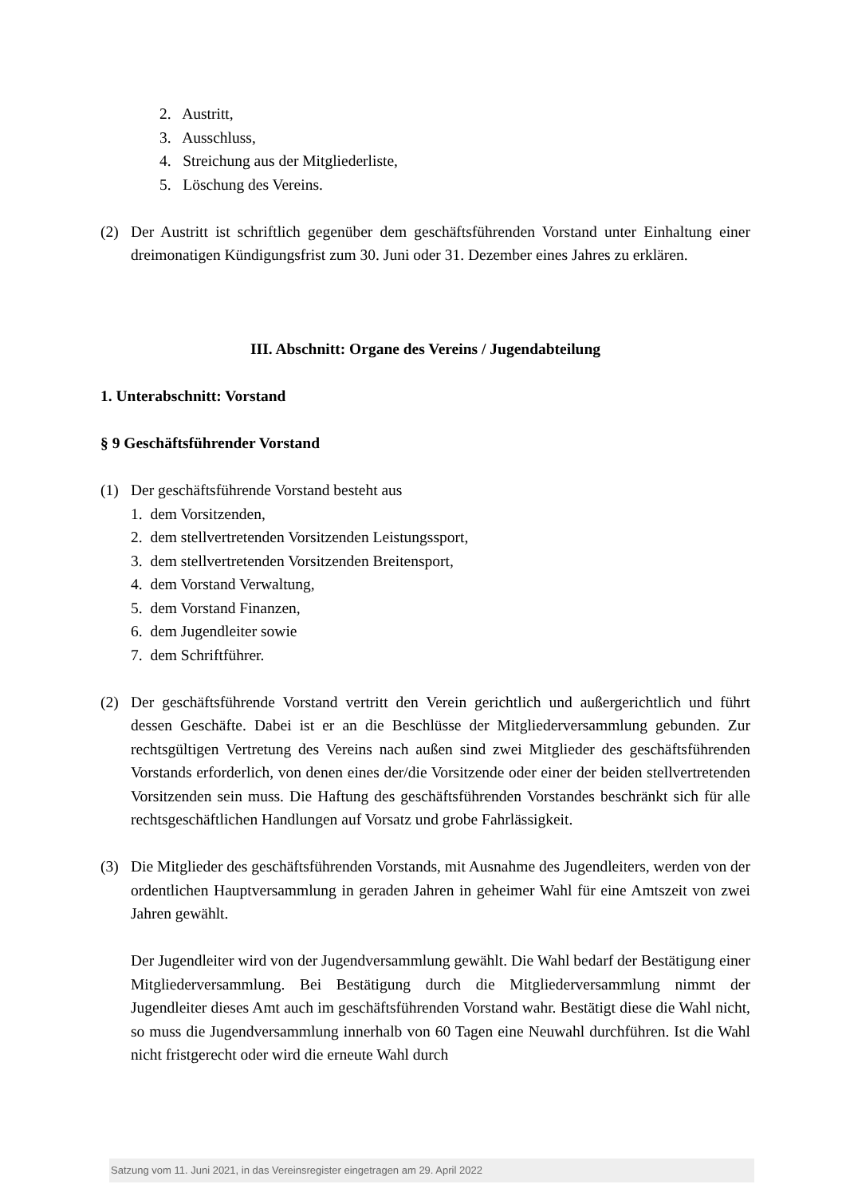2. Austritt,
3. Ausschluss,
4. Streichung aus der Mitgliederliste,
5. Löschung des Vereins.
(2) Der Austritt ist schriftlich gegenüber dem geschäftsführenden Vorstand unter Einhaltung einer dreimonatigen Kündigungsfrist zum 30. Juni oder 31. Dezember eines Jahres zu erklären.
III. Abschnitt: Organe des Vereins / Jugendabteilung
1. Unterabschnitt: Vorstand
§ 9 Geschäftsführender Vorstand
(1) Der geschäftsführende Vorstand besteht aus
1. dem Vorsitzenden,
2. dem stellvertretenden Vorsitzenden Leistungssport,
3. dem stellvertretenden Vorsitzenden Breitensport,
4. dem Vorstand Verwaltung,
5. dem Vorstand Finanzen,
6. dem Jugendleiter sowie
7. dem Schriftführer.
(2) Der geschäftsführende Vorstand vertritt den Verein gerichtlich und außergerichtlich und führt dessen Geschäfte. Dabei ist er an die Beschlüsse der Mitgliederversammlung gebunden. Zur rechtsgültigen Vertretung des Vereins nach außen sind zwei Mitglieder des geschäftsführenden Vorstands erforderlich, von denen eines der/die Vorsitzende oder einer der beiden stellvertretenden Vorsitzenden sein muss. Die Haftung des geschäftsführenden Vorstandes beschränkt sich für alle rechtsgeschäftlichen Handlungen auf Vorsatz und grobe Fahrlässigkeit.
(3) Die Mitglieder des geschäftsführenden Vorstands, mit Ausnahme des Jugendleiters, werden von der ordentlichen Hauptversammlung in geraden Jahren in geheimer Wahl für eine Amtszeit von zwei Jahren gewählt.
Der Jugendleiter wird von der Jugendversammlung gewählt. Die Wahl bedarf der Bestätigung einer Mitgliederversammlung. Bei Bestätigung durch die Mitgliederversammlung nimmt der Jugendleiter dieses Amt auch im geschäftsführenden Vorstand wahr. Bestätigt diese die Wahl nicht, so muss die Jugendversammlung innerhalb von 60 Tagen eine Neuwahl durchführen. Ist die Wahl nicht fristgerecht oder wird die erneute Wahl durch
Satzung vom 11. Juni 2021, in das Vereinsregister eingetragen am 29. April 2022